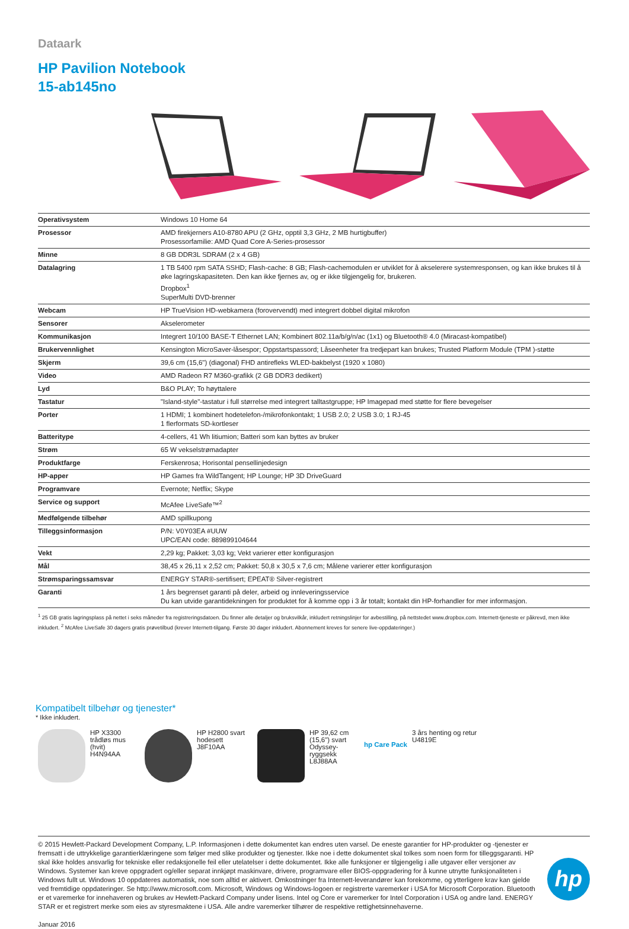Dataark
HP Pavilion Notebook
15-ab145no
| Operativsystem | Windows 10 Home 64 |
| Prosessor | AMD firekjerners A10-8780 APU (2 GHz, opptil 3,3 GHz, 2 MB hurtigbuffer) Prosessorfamilie: AMD Quad Core A-Series-prosessor |
| Minne | 8 GB DDR3L SDRAM (2 x 4 GB) |
| Datalagring | 1 TB 5400 rpm SATA SSHD; Flash-cache: 8 GB; Flash-cachemodulen er utviklet for å akselerere systemresponsen, og kan ikke brukes til å øke lagringskapasiteten. Den kan ikke fjernes av, og er ikke tilgjengelig for, brukeren. Dropbox<sup>1</sup> SuperMulti DVD-brenner |
| Webcam | HP TrueVision HD-webkamera (forovervendt) med integrert dobbel digital mikrofon |
| Sensorer | Akselerometer |
| Kommunikasjon | Integrert 10/100 BASE-T Ethernet LAN; Kombinert 802.11a/b/g/n/ac (1x1) og Bluetooth® 4.0 (Miracast-kompatibel) |
| Brukervennlighet | Kensington MicroSaver-låsespor; Oppstartspassord; Låseenheter fra tredjepart kan brukes; Trusted Platform Module (TPM )-støtte |
| Skjerm | 39,6 cm (15,6") (diagonal) FHD antirefleks WLED-bakbelyst (1920 x 1080) |
| Video | AMD Radeon R7 M360-grafikk (2 GB DDR3 dedikert) |
| Lyd | B&O PLAY; To høyttalere |
| Tastatur | "Island-style"-tastatur i full størrelse med integrert talltastgruppe; HP Imagepad med støtte for flere bevegelser |
| Porter | 1 HDMI; 1 kombinert hodetelefon-/mikrofonkontakt; 1 USB 2.0; 2 USB 3.0; 1 RJ-45 1 flerformats SD-kortleser |
| Batteritype | 4-cellers, 41 Wh litiumion; Batteri som kan byttes av bruker |
| Strøm | 65 W vekselstrømadapter |
| Produktfarge | Ferskenrosa; Horisontal pensellinjedesign |
| HP-apper | HP Games fra WildTangent; HP Lounge; HP 3D DriveGuard |
| Programvare | Evernote; Netflix; Skype |
| Service og support | McAfee LiveSafe™<sup>2</sup> |
| Medfølgende tilbehør | AMD spillkupong |
| Tilleggsinformasjon | P/N: V0Y03EA #UUW UPC/EAN code: 889899104644 |
| Vekt | 2,29 kg; Pakket: 3,03 kg; Vekt varierer etter konfigurasjon |
| Mål | 38,45 x 26,11 x 2,52 cm; Pakket: 50,8 x 30,5 x 7,6 cm; Målene varierer etter konfigurasjon |
| Strømsparingssamsvar | ENERGY STAR®-sertifisert; EPEAT® Silver-registrert |
| Garanti | 1 års begrenset garanti på deler, arbeid og innleveringsservice Du kan utvide garantidekningen for produktet for å komme opp i 3 år totalt; kontakt din HP-forhandler for mer informasjon. |
<sup>1</sup> 25 GB gratis lagringsplass på nettet i seks måneder fra registreringsdatoen. Du finner alle detaljer og bruksvilkår, inkludert retningslinjer for avbestilling, på nettstedet www.dropbox.com. Internett-tjeneste er påkrevd, men ikke inkludert. <sup>2</sup> McAfee LiveSafe 30 dagers gratis prøvetilbud (krever Internett-tilgang. Første 30 dager inkludert. Abonnement kreves for senere live-oppdateringer.)
Kompatibelt tilbehør og tjenester*
* Ikke inkludert.
HP X3300 trådløs mus (hvit)
H4N94AA
HP H2800 svart hodesett
J8F10AA
HP 39,62 cm (15,6") svart Odyssey-ryggsekk
L8J88AA
hp Care Pack
3 års henting og retur
U4819E
© 2015 Hewlett-Packard Development Company, L.P. Informasjonen i dette dokumentet kan endres uten varsel. De eneste garantier for HP-produkter og -tjenester er fremsatt i de uttrykkelige garantierklæringene som følger med slike produkter og tjenester. Ikke noe i dette dokumentet skal tolkes som noen form for tilleggsgaranti. HP skal ikke holdes ansvarlig for tekniske eller redaksjonelle feil eller utelatelser i dette dokumentet. Ikke alle funksjoner er tilgjengelig i alle utgaver eller versjoner av Windows. Systemer kan kreve oppgradert og/eller separat innkjøpt maskinvare, drivere, programvare eller BIOS-oppgradering for å kunne utnytte funksjonaliteten i Windows fullt ut. Windows 10 oppdateres automatisk, noe som alltid er aktivert. Omkostninger fra Internett-leverandører kan forekomme, og ytterligere krav kan gjelde ved fremtidige oppdateringer. Se http://www.microsoft.com. Microsoft, Windows og Windows-logoen er registrerte varemerker i USA for Microsoft Corporation. Bluetooth er et varemerke for innehaveren og brukes av Hewlett-Packard Company under lisens. Intel og Core er varemerker for Intel Corporation i USA og andre land. ENERGY STAR er et registrert merke som eies av styresmaktene i USA. Alle andre varemerker tilhører de respektive rettighetsinnehaverne.
Januar 2016
hp